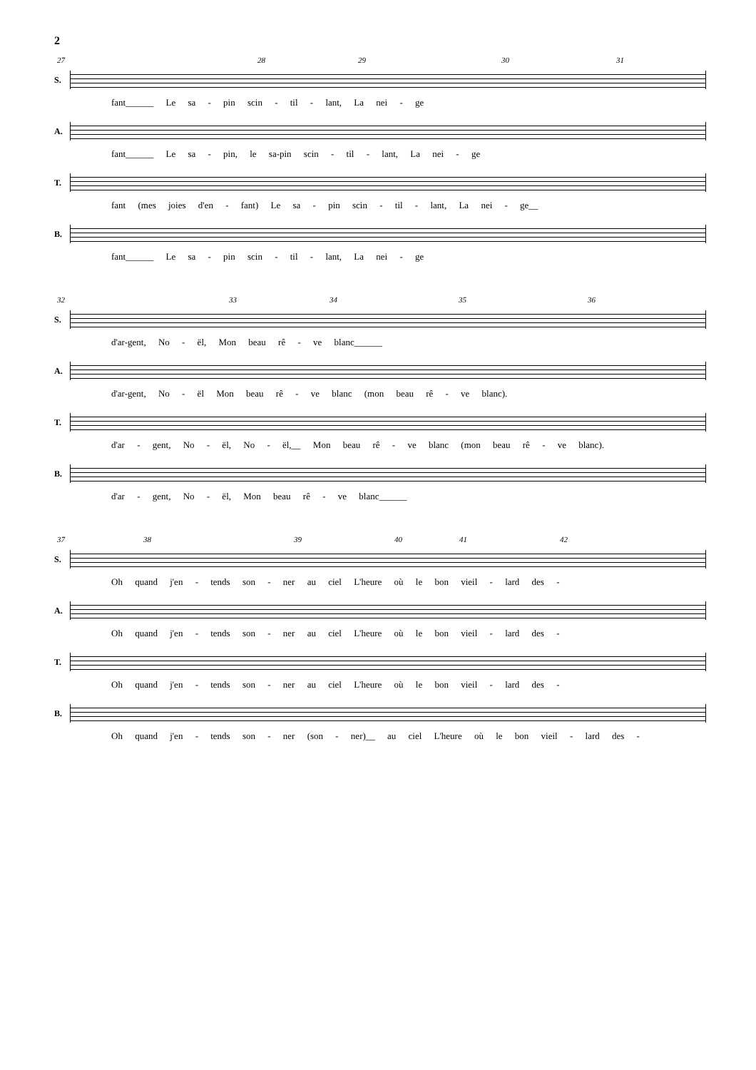2
27 28 29 30 31
S.
fant______ Le sa - pin scin - til - lant, La nei - ge
A.
fant______ Le sa - pin, le sa-pin scin - til - lant, La nei - ge
T.
fant (mes joies d'en - fant) Le sa - pin scin - til - lant, La nei - ge__
B.
fant______ Le sa - pin scin - til - lant, La nei - ge
32 33 34 35 36
S.
d'ar-gent, No - ël, Mon beau rê - ve blanc______
A.
d'ar-gent, No - ël Mon beau rê - ve blanc (mon beau rê - ve blanc).
T.
d'ar - gent, No - ël, No - ël,__ Mon beau rê - ve blanc (mon beau rê - ve blanc).
B.
d'ar - gent, No - ël, Mon beau rê - ve blanc______
37 38 39 40 41 42
S.
Oh quand j'en - tends son - ner au ciel L'heure où le bon vieil - lard des -
A.
Oh quand j'en - tends son - ner au ciel L'heure où le bon vieil - lard des -
T.
Oh quand j'en - tends son - ner au ciel L'heure où le bon vieil - lard des -
B.
Oh quand j'en - tends son - ner (son - ner)__ au ciel L'heure où le bon vieil - lard des -